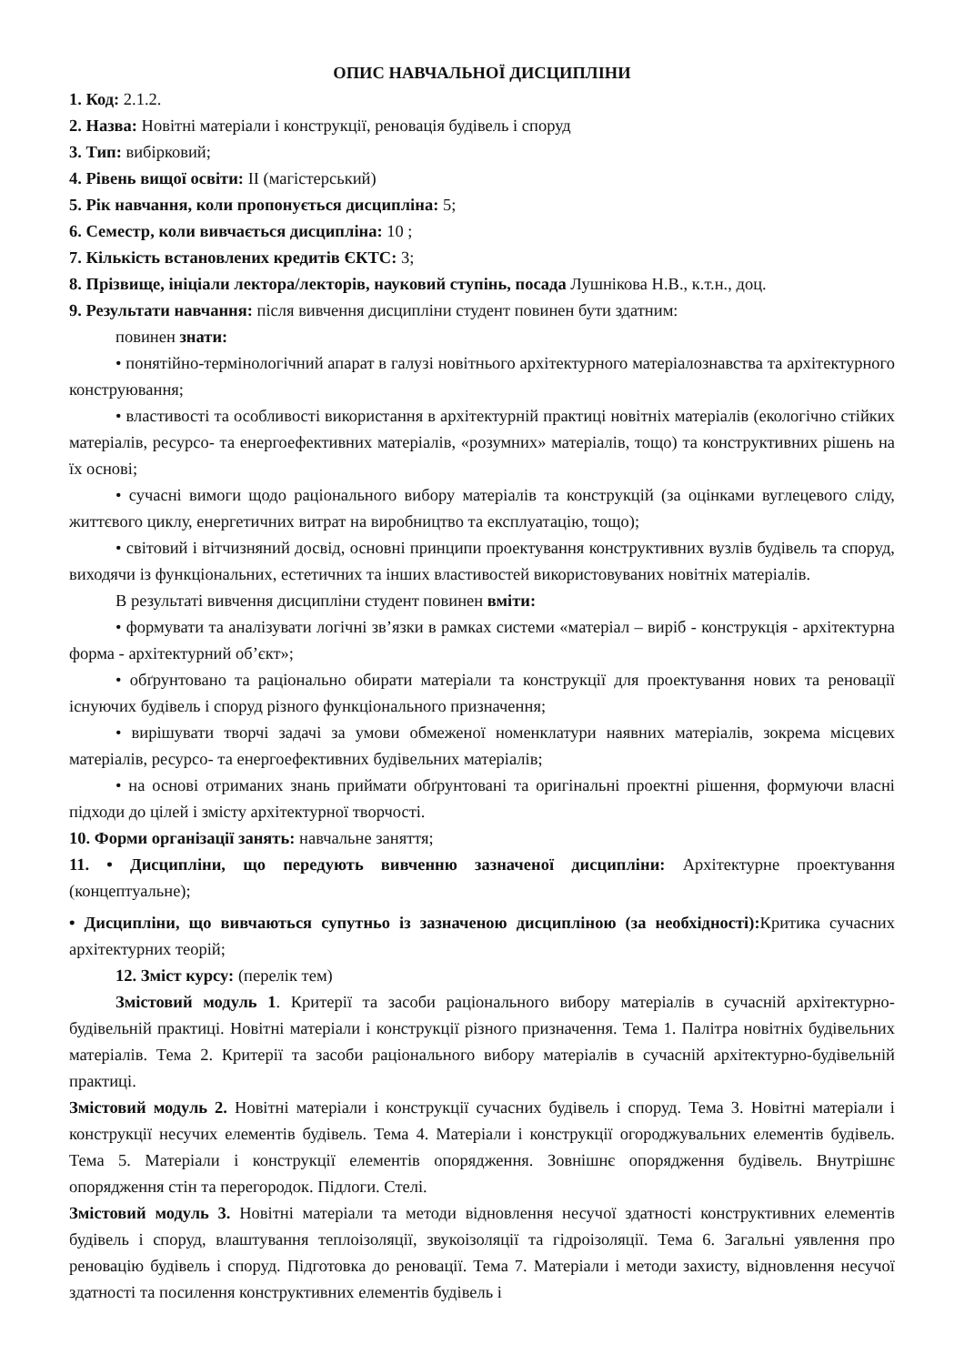ОПИС НАВЧАЛЬНОЇ ДИСЦИПЛІНИ
1. Код: 2.1.2.
2. Назва: Новітні матеріали і конструкції, реновація будівель і споруд
3. Тип: вибірковий;
4. Рівень вищої освіти: ІІ (магістерський)
5. Рік навчання, коли пропонується дисципліна: 5;
6. Семестр, коли вивчається дисципліна: 10 ;
7. Кількість встановлених кредитів ЄКТС: 3;
8. Прізвище, ініціали лектора/лекторів, науковий ступінь, посада Лушнікова Н.В., к.т.н., доц.
9. Результати навчання: після вивчення дисципліни студент повинен бути здатним:
повинен знати:
• понятійно-термінологічний апарат в галузі новітнього архітектурного матеріалознавства та архітектурного конструювання;
• властивості та особливості використання в архітектурній практиці новітніх матеріалів (екологічно стійких матеріалів, ресурсо- та енергоефективних матеріалів, «розумних» матеріалів, тощо) та конструктивних рішень на їх основі;
• сучасні вимоги щодо раціонального вибору матеріалів та конструкцій (за оцінками вуглецевого сліду, життєвого циклу, енергетичних витрат на виробництво та експлуатацію, тощо);
• світовий і вітчизняний досвід, основні принципи проектування конструктивних вузлів будівель та споруд, виходячи із функціональних, естетичних та інших властивостей використовуваних новітніх матеріалів.
В результаті вивчення дисципліни студент повинен вміти:
• формувати та аналізувати логічні зв’язки в рамках системи «матеріал – виріб - конструкція - архітектурна форма - архітектурний об’єкт»;
• обґрунтовано та раціонально обирати матеріали та конструкції для проектування нових та реновації існуючих будівель і споруд різного функціонального призначення;
• вирішувати творчі задачі за умови обмеженої номенклатури наявних матеріалів, зокрема місцевих матеріалів, ресурсо- та енергоефективних будівельних матеріалів;
• на основі отриманих знань приймати обґрунтовані та оригінальні проектні рішення, формуючи власні підходи до цілей і змісту архітектурної творчості.
10. Форми організації занять: навчальне заняття;
11. • Дисципліни, що передують вивченню зазначеної дисципліни: Архітектурне проектування (концептуальне);
• Дисципліни, що вивчаються супутньо із зазначеною дисципліною (за необхідності): Критика сучасних архітектурних теорій;
12. Зміст курсу: (перелік тем)
Змістовий модуль 1. Критерії та засоби раціонального вибору матеріалів в сучасній архітектурно-будівельній практиці. Новітні матеріали і конструкції різного призначення. Тема 1. Палітра новітніх будівельних матеріалів. Тема 2. Критерії та засоби раціонального вибору матеріалів в сучасній архітектурно-будівельній практиці.
Змістовий модуль 2. Новітні матеріали і конструкції сучасних будівель і споруд. Тема 3. Новітні матеріали і конструкції несучих елементів будівель. Тема 4. Матеріали і конструкції огороджувальних елементів будівель. Тема 5. Матеріали і конструкції елементів опорядження. Зовнішнє опорядження будівель. Внутрішнє опорядження стін та перегородок. Підлоги. Стелі.
Змістовий модуль 3. Новітні матеріали та методи відновлення несучої здатності конструктивних елементів будівель і споруд, влаштування теплоізоляції, звукоізоляції та гідроізоляції. Тема 6. Загальні уявлення про реновацію будівель і споруд. Підготовка до реновації. Тема 7. Матеріали і методи захисту, відновлення несучої здатності та посилення конструктивних елементів будівель і